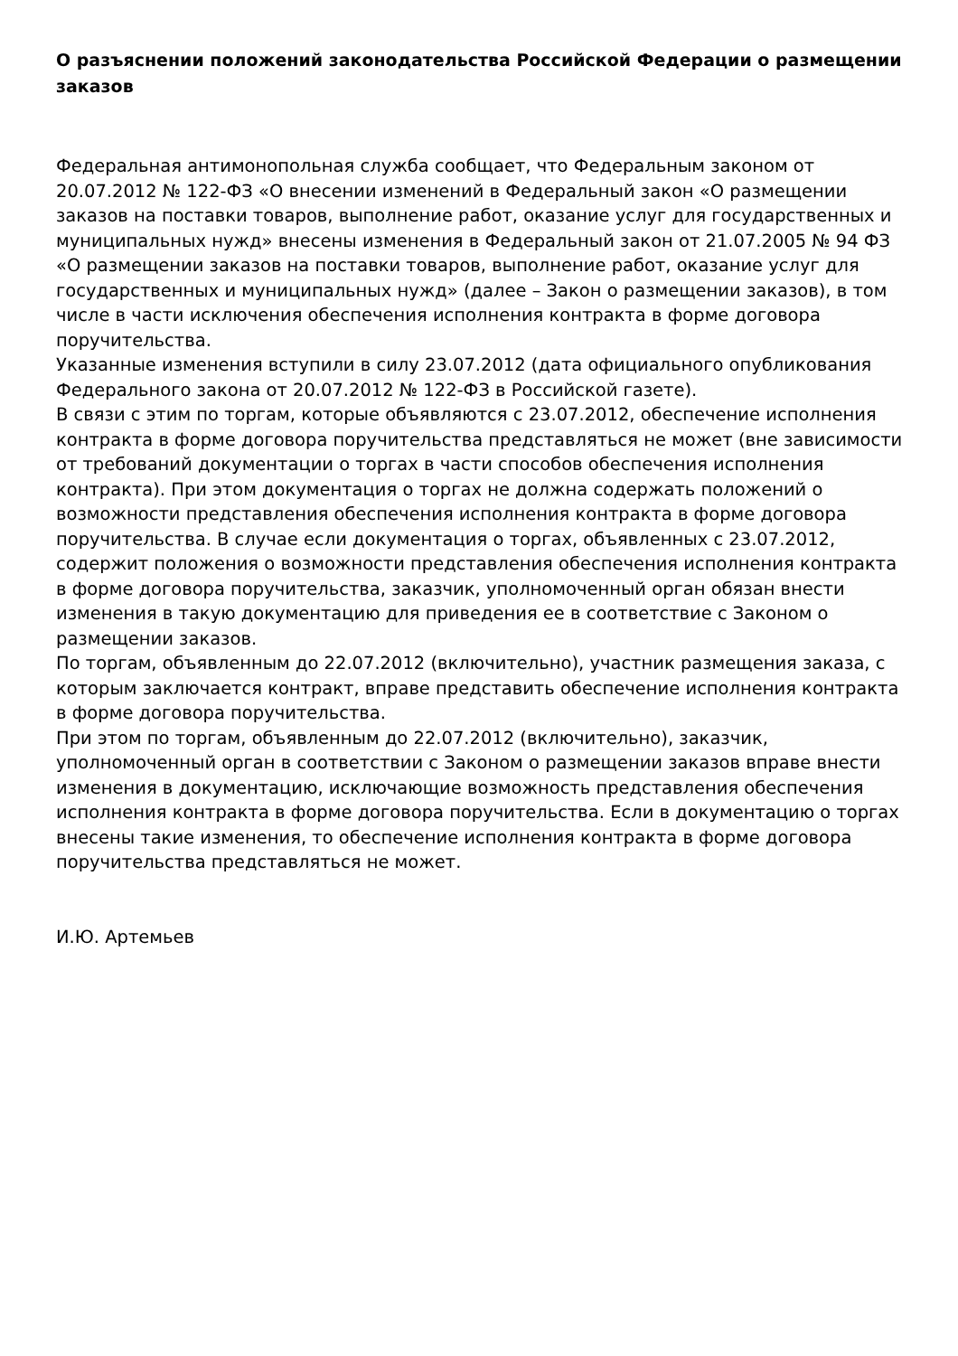О разъяснении положений законодательства Российской Федерации о размещении заказов
Федеральная антимонопольная служба сообщает, что Федеральным законом от 20.07.2012 № 122-ФЗ «О внесении изменений в Федеральный закон «О размещении заказов на поставки товаров, выполнение работ, оказание услуг для государственных и муниципальных нужд» внесены изменения в Федеральный закон от 21.07.2005 № 94 ФЗ «О размещении заказов на поставки товаров, выполнение работ, оказание услуг для государственных и муниципальных нужд» (далее – Закон о размещении заказов), в том числе в части исключения обеспечения исполнения контракта в форме договора поручительства.
Указанные изменения вступили в силу 23.07.2012 (дата официального опубликования Федерального закона от 20.07.2012 № 122-ФЗ в Российской газете).
В связи с этим по торгам, которые объявляются с 23.07.2012, обеспечение исполнения контракта в форме договора поручительства представляться не может (вне зависимости от требований документации о торгах в части способов обеспечения исполнения контракта). При этом документация о торгах не должна содержать положений о возможности представления обеспечения исполнения контракта в форме договора поручительства. В случае если документация о торгах, объявленных с 23.07.2012, содержит положения о возможности представления обеспечения исполнения контракта в форме договора поручительства, заказчик, уполномоченный орган обязан внести изменения в такую документацию для приведения ее в соответствие с Законом о размещении заказов.
По торгам, объявленным до 22.07.2012 (включительно), участник размещения заказа, с которым заключается контракт, вправе представить обеспечение исполнения контракта в форме договора поручительства.
При этом по торгам, объявленным до 22.07.2012 (включительно), заказчик, уполномоченный орган в соответствии с Законом о размещении заказов вправе внести изменения в документацию, исключающие возможность представления обеспечения исполнения контракта в форме договора поручительства. Если в документацию о торгах внесены такие изменения, то обеспечение исполнения контракта в форме договора поручительства представляться не может.
И.Ю. Артемьев